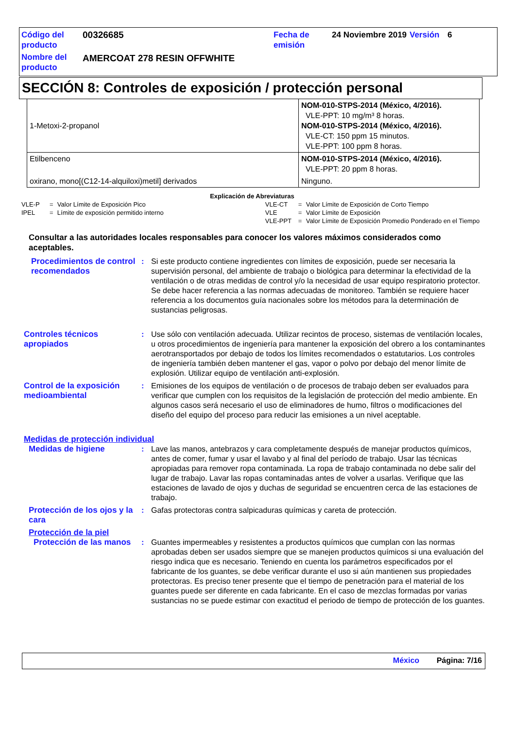| Código del producto | 00326685 | Fecha de emisión | 24 Noviembre 2019 | Versión | 6 |
| Nombre del producto | AMERCOAT 278 RESIN OFFWHITE | | | | |
SECCIÓN 8: Controles de exposición / protección personal
| 1-Metoxi-2-propanol | NOM-010-STPS-2014 (México, 4/2016). VLE-PPT: 10 mg/m³ 8 horas. NOM-010-STPS-2014 (México, 4/2016). VLE-CT: 150 ppm 15 minutos. VLE-PPT: 100 ppm 8 horas. |
| Etilbenceno | NOM-010-STPS-2014 (México, 4/2016). VLE-PPT: 20 ppm 8 horas. |
| oxirano, mono[(C12-14-alquiloxi)metil] derivados | Ninguno. |
Explicación de Abreviaturas
| VLE-P | = | Valor Límite de Exposición Pico | VLE-CT | = | Valor Límite de Exposición de Corto Tiempo |
| IPEL | = | Límite de exposición permitido interno | VLE | = | Valor Límite de Exposición |
| | | | VLE-PPT | = | Valor Límite de Exposición Promedio Ponderado en el Tiempo |
Consultar a las autoridades locales responsables para conocer los valores máximos considerados como aceptables.
Procedimientos de control recomendados
: Si este producto contiene ingredientes con límites de exposición, puede ser necesaria la supervisión personal, del ambiente de trabajo o biológica para determinar la efectividad de la ventilación o de otras medidas de control y/o la necesidad de usar equipo respiratorio protector. Se debe hacer referencia a las normas adecuadas de monitoreo. También se requiere hacer referencia a los documentos guía nacionales sobre los métodos para la determinación de sustancias peligrosas.
Controles técnicos apropiados
: Use sólo con ventilación adecuada. Utilizar recintos de proceso, sistemas de ventilación locales, u otros procedimientos de ingeniería para mantener la exposición del obrero a los contaminantes aerotransportados por debajo de todos los límites recomendados o estatutarios. Los controles de ingeniería también deben mantener el gas, vapor o polvo por debajo del menor límite de explosión. Utilizar equipo de ventilación anti-explosión.
Control de la exposición medioambiental
: Emisiones de los equipos de ventilación o de procesos de trabajo deben ser evaluados para verificar que cumplen con los requisitos de la legislación de protección del medio ambiente. En algunos casos será necesario el uso de eliminadores de humo, filtros o modificaciones del diseño del equipo del proceso para reducir las emisiones a un nivel aceptable.
Medidas de protección individual
Medidas de higiene : Lave las manos, antebrazos y cara completamente después de manejar productos químicos, antes de comer, fumar y usar el lavabo y al final del período de trabajo. Usar las técnicas apropiadas para remover ropa contaminada. La ropa de trabajo contaminada no debe salir del lugar de trabajo. Lavar las ropas contaminadas antes de volver a usarlas. Verifique que las estaciones de lavado de ojos y duchas de seguridad se encuentren cerca de las estaciones de trabajo.
Protección de los ojos y la cara
: Gafas protectoras contra salpicaduras químicas y careta de protección.
Protección de la piel
Protección de las manos
: Guantes impermeables y resistentes a productos químicos que cumplan con las normas aprobadas deben ser usados siempre que se manejen productos químicos si una evaluación del riesgo indica que es necesario. Teniendo en cuenta los parámetros especificados por el fabricante de los guantes, se debe verificar durante el uso si aún mantienen sus propiedades protectoras. Es preciso tener presente que el tiempo de penetración para el material de los guantes puede ser diferente en cada fabricante. En el caso de mezclas formadas por varias sustancias no se puede estimar con exactitud el periodo de tiempo de protección de los guantes.
México Página: 7/16